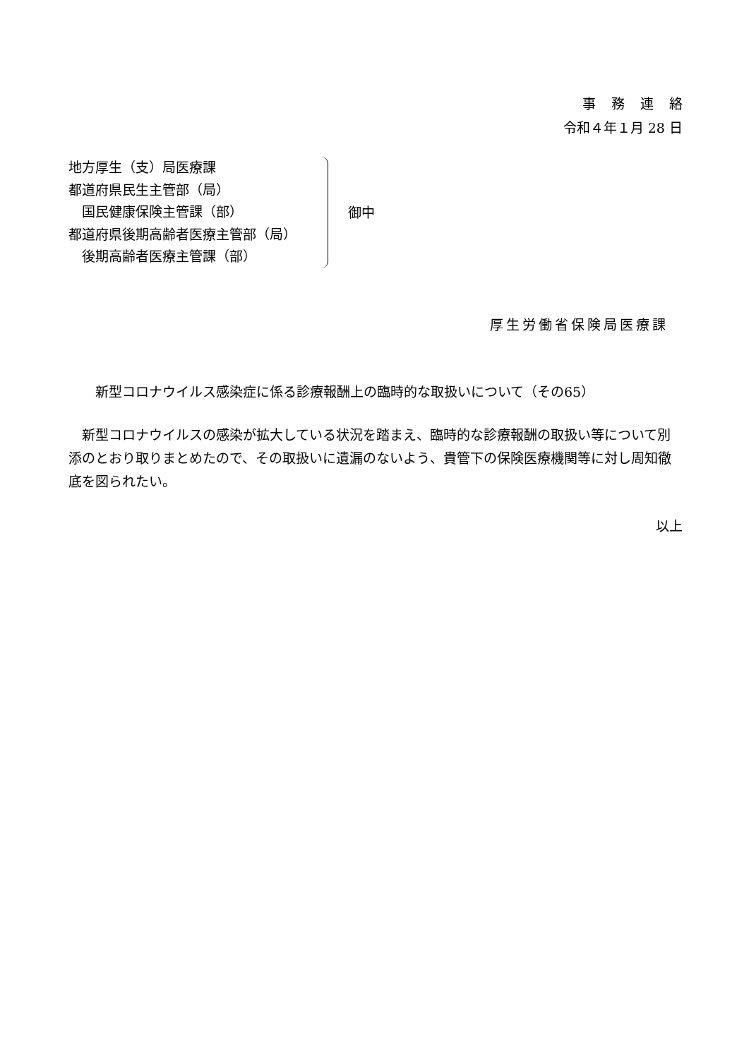事務連絡
令和４年１月 28 日
地方厚生（支）局医療課
都道府県民生主管部（局）
　国民健康保険主管課（部）
都道府県後期高齢者医療主管部（局）
　後期高齢者医療主管課（部）
御中
厚生労働省保険局医療課
新型コロナウイルス感染症に係る診療報酬上の臨時的な取扱いについて（その65）
　新型コロナウイルスの感染が拡大している状況を踏まえ、臨時的な診療報酬の取扱い等について別添のとおり取りまとめたので、その取扱いに遺漏のないよう、貴管下の保険医療機関等に対し周知徹底を図られたい。
以上